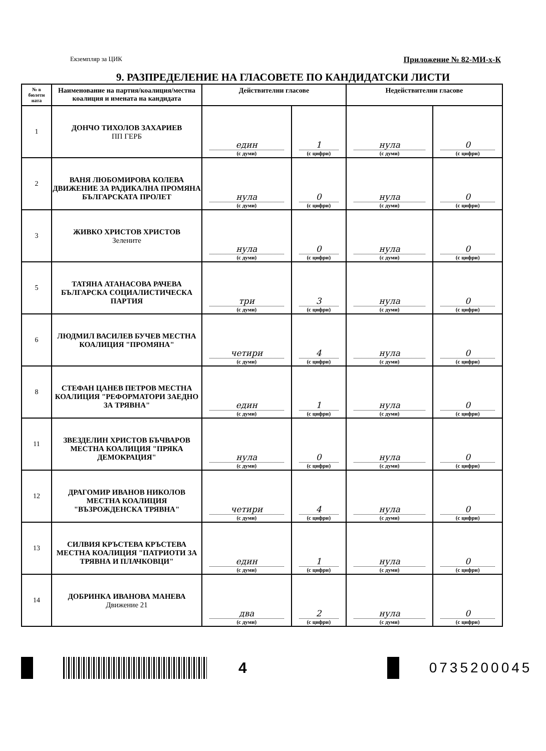Екземпляр за ЦИК Приложение № 82-МИ-х-К
9. РАЗПРЕДЕЛЕНИЕ НА ГЛАСОВЕТЕ ПО КАНДИДАТСКИ ЛИСТИ
| № в бюлети ната | Наименование на партия/коалиция/местна коалиция и имената на кандидата | Действителни гласове | | Недействителни гласове | |
| --- | --- | --- | --- | --- | --- |
| 1 | ДОНЧО ТИХОЛОВ ЗАХАРИЕВ ПП ГЕРБ | един (с думи) | 1 (с цифри) | нула (с думи) | 0 (с цифри) |
| 2 | ВАНЯ ЛЮБОМИРОВА КОЛЕВА ДВИЖЕНИЕ ЗА РАДИКАЛНА ПРОМЯНА БЪЛГАРСКАТА ПРОЛЕТ | нула (с думи) | 0 (с цифри) | нула (с думи) | 0 (с цифри) |
| 3 | ЖИВКО ХРИСТОВ ХРИСТОВ Зелените | нула (с думи) | 0 (с цифри) | нула (с думи) | 0 (с цифри) |
| 5 | ТАТЯНА АТАНАСОВА РАЧЕВА БЪЛГАРСКА СОЦИАЛИСТИЧЕСКА ПАРТИЯ | три (с думи) | 3 (с цифри) | нула (с думи) | 0 (с цифри) |
| 6 | ЛЮДМИЛ ВАСИЛЕВ БУЧЕВ МЕСТНА КОАЛИЦИЯ "ПРОМЯНА" | четири (с думи) | 4 (с цифри) | нула (с думи) | 0 (с цифри) |
| 8 | СТЕФАН ЦАНЕВ ПЕТРОВ МЕСТНА КОАЛИЦИЯ "РЕФОРМАТОРИ ЗАЕДНО ЗА ТРЯВНА" | един (с думи) | 1 (с цифри) | нула (с думи) | 0 (с цифри) |
| 11 | ЗВЕЗДЕЛИН ХРИСТОВ БЪЧВАРОВ МЕСТНА КОАЛИЦИЯ "ПРЯКА ДЕМОКРАЦИЯ" | нула (с думи) | 0 (с цифри) | нула (с думи) | 0 (с цифри) |
| 12 | ДРАГОМИР ИВАНОВ НИКОЛОВ МЕСТНА КОАЛИЦИЯ "ВЪЗРОЖДЕНСКА ТРЯВНА" | четири (с думи) | 4 (с цифри) | нула (с думи) | 0 (с цифри) |
| 13 | СИЛВИЯ КРЪСТЕВА КРЪСТЕВА МЕСТНА КОАЛИЦИЯ "ПАТРИОТИ ЗА ТРЯВНА И ПЛАЧКОВЦИ" | един (с думи) | 1 (с цифри) | нула (с думи) | 0 (с цифри) |
| 14 | ДОБРИНКА ИВАНОВА МАНЕВА Движение 21 | два (с думи) | 2 (с цифри) | нула (с думи) | 0 (с цифри) |
4 0735200045